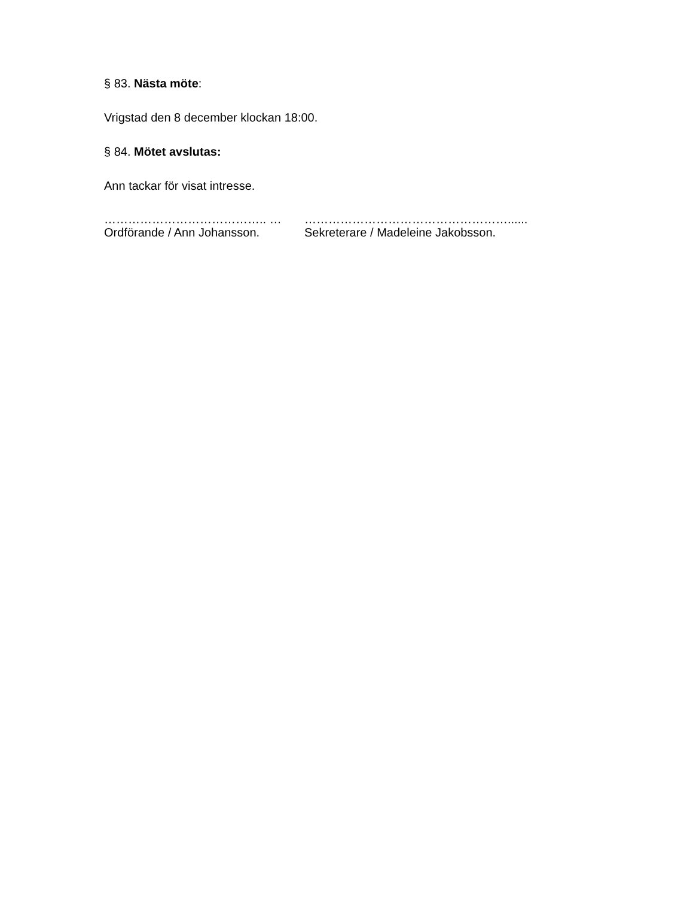§ 83. Nästa möte:
Vrigstad den 8 december klockan 18:00.
§ 84. Mötet avslutas:
Ann tackar för visat intresse.
………………………………….. …
Ordförande / Ann Johansson.
……………………………………………......
Sekreterare / Madeleine Jakobsson.